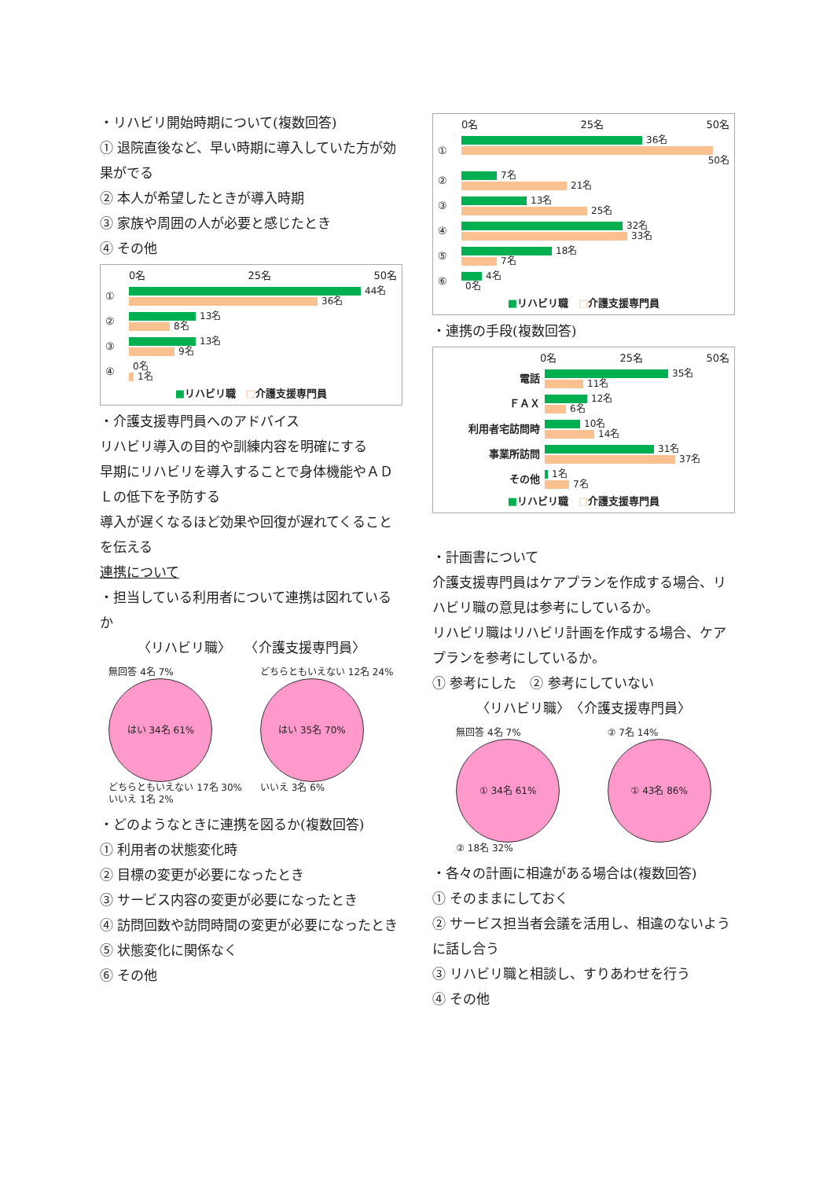・リハビリ開始時期について(複数回答)
① 退院直後など、早い時期に導入していた方が効果がでる
② 本人が希望したときが導入時期
③ 家族や周囲の人が必要と感じたとき
④ その他
0名 25名 50名
①
44名
36名
②
13名
8名
③
13名
9名
④
0名
1名
■リハビリ職　□介護支援専門員
・介護支援専門員へのアドバイス
リハビリ導入の目的や訓練内容を明確にする
早期にリハビリを導入することで身体機能やＡＤＬの低下を予防する
導入が遅くなるほど効果や回復が遅れてくることを伝える
連携について
・担当している利用者について連携は図れているか
〈リハビリ職〉　　〈介護支援専門員〉
無回答 4名 7%
はい 34名 61%
どちらともいえない 17名 30%
いいえ 1名 2%
どちらともいえない 12名 24%
はい 35名 70%
いいえ 3名 6%
・どのようなときに連携を図るか(複数回答)
① 利用者の状態変化時
② 目標の変更が必要になったとき
③ サービス内容の変更が必要になったとき
④ 訪問回数や訪問時間の変更が必要になったとき
⑤ 状態変化に関係なく
⑥ その他
0名 25名 50名
①
36名
50名
②
7名
21名
③
13名
25名
④
32名
33名
⑤
18名
7名
⑥
4名
0名
■リハビリ職　□介護支援専門員
・連携の手段(複数回答)
0名 25名 50名
電話
35名
11名
ＦＡＸ
12名
6名
利用者宅訪問時
10名
14名
事業所訪問
31名
37名
その他
1名
7名
■リハビリ職　□介護支援専門員
・計画書について
介護支援専門員はケアプランを作成する場合、リハビリ職の意見は参考にしているか。
リハビリ職はリハビリ計画を作成する場合、ケアプランを参考にしているか。
① 参考にした　② 参考にしていない
〈リハビリ職〉　〈介護支援専門員〉
無回答 4名 7%
① 34名 61%
② 18名 32%
② 7名 14%
① 43名 86%
・各々の計画に相違がある場合は(複数回答)
① そのままにしておく
② サービス担当者会議を活用し、相違のないように話し合う
③ リハビリ職と相談し、すりあわせを行う
④ その他